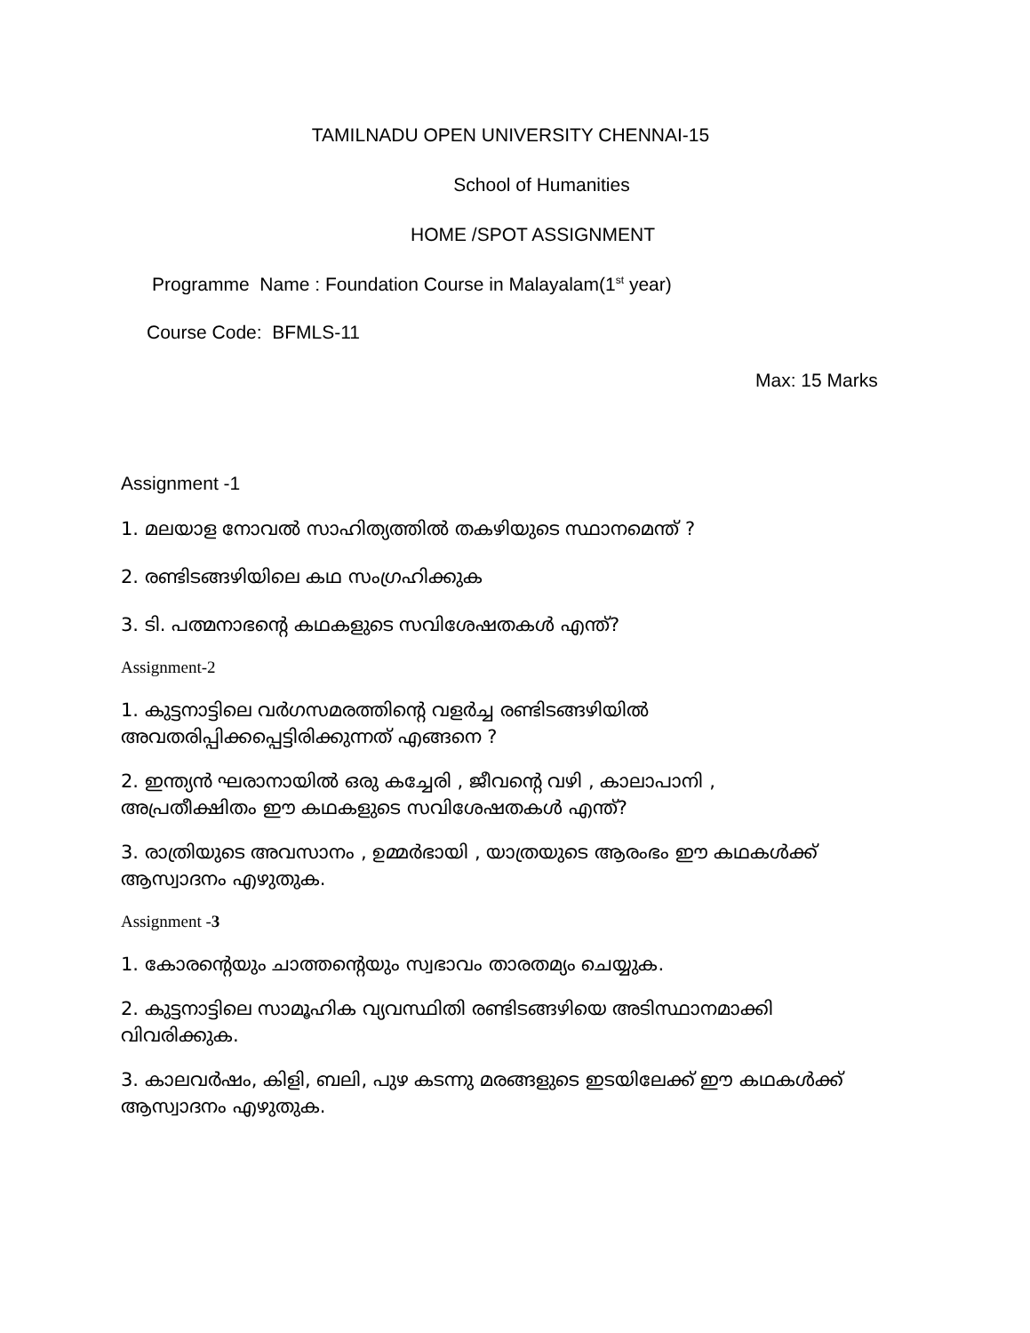TAMILNADU OPEN UNIVERSITY CHENNAI-15
School of Humanities
HOME /SPOT ASSIGNMENT
Programme Name : Foundation Course in Malayalam(1<sup>st</sup> year)
Course Code: BFMLS-11
Max: 15 Marks
Assignment -1
1. മലയാള നോവൽ സാഹിത്യത്തിൽ തകഴിയുടെ സ്ഥാനമെന്ത് ?
2. രണ്ടിടങ്ങഴിയിലെ കഥ സംഗ്രഹിക്കുക
3. ടി. പത്മനാഭന്റെ കഥകളുടെ സവിശേഷതകൾ എന്ത്?
Assignment-2
1. കുട്ടനാട്ടിലെ വർഗസമരത്തിന്റെ വളർച്ച രണ്ടിടങ്ങഴിയിൽ അവതരിപ്പിക്കപ്പെട്ടിരിക്കുന്നത് എങ്ങനെ ?
2. ഇന്ത്യൻ ഘരാനായിൽ ഒരു കച്ചേരി , ജീവന്റെ വഴി , കാലാപാനി , അപ്രതീക്ഷിതം ഈ കഥകളുടെ സവിശേഷതകൾ എന്ത്?
3. രാത്രിയുടെ അവസാനം , ഉമ്മർഭായി , യാത്രയുടെ ആരംഭം ഈ കഥകൾക്ക് ആസ്വാദനം എഴുതുക.
Assignment -3
1. കോരന്റെയും ചാത്തന്റെയും സ്വഭാവം താരതമ്യം ചെയ്യുക.
2. കുട്ടനാട്ടിലെ സാമൂഹിക വ്യവസ്ഥിതി രണ്ടിടങ്ങഴിയെ അടിസ്ഥാനമാക്കി വിവരിക്കുക.
3. കാലവർഷം, കിളി, ബലി, പുഴ കടന്നു മരങ്ങളുടെ ഇടയിലേക്ക് ഈ കഥകൾക്ക് ആസ്വാദനം എഴുതുക.